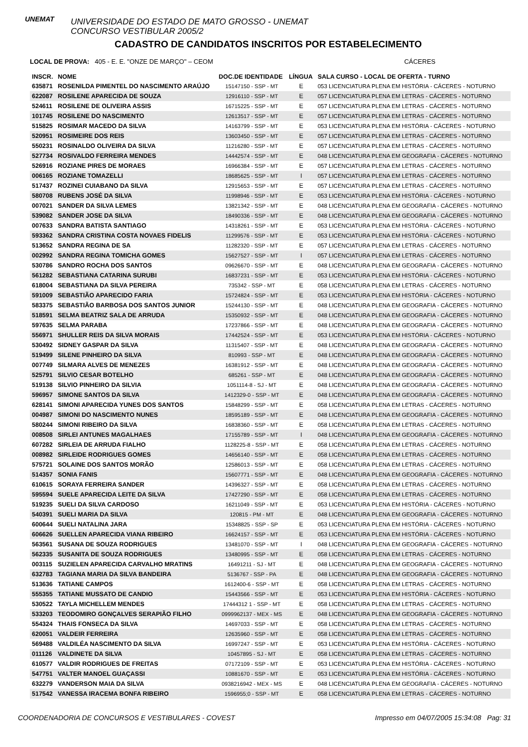UNEMAT
UNIVERSIDADE DO ESTADO DE MATO GROSSO - UNEMAT
CONCURSO VESTIBULAR 2005/2
CADASTRO DE CANDIDATOS INSCRITOS POR ESTABELECIMENTO
LOCAL DE PROVA: 405 - E. E. "ONZE DE MARÇO" – CEOM CÁCERES
| INSCR. | NOME | DOC.DE IDENTIDADE | LÍNGUA | SALA CURSO - LOCAL DE OFERTA - TURNO |
| --- | --- | --- | --- | --- |
| 635871 | ROSENILDA PIMENTEL DO NASCIMENTO ARAÚJO | 15147150 - SSP - MT | E | 053 LICENCIATURA PLENA EM HISTÓRIA - CÁCERES - NOTURNO |
| 622087 | ROSILENE APARECIDA DE SOUZA | 12916110 - SSP - MT | E | 057 LICENCIATURA PLENA EM LETRAS - CÁCERES - NOTURNO |
| 524611 | ROSILENE DE OLIVEIRA ASSIS | 16715225 - SSP - MT | E | 057 LICENCIATURA PLENA EM LETRAS - CÁCERES - NOTURNO |
| 101745 | ROSILENE DO NASCIMENTO | 12613517 - SSP - MT | E | 057 LICENCIATURA PLENA EM LETRAS - CÁCERES - NOTURNO |
| 515825 | ROSIMAR MACEDO DA SILVA | 14163799 - SSP - MT | E | 053 LICENCIATURA PLENA EM HISTÓRIA - CÁCERES - NOTURNO |
| 520951 | ROSIMEIRE DOS REIS | 13603450 - SSP - MT | E | 057 LICENCIATURA PLENA EM LETRAS - CÁCERES - NOTURNO |
| 550231 | ROSINALDO OLIVEIRA DA SILVA | 11216280 - SSP - MT | E | 057 LICENCIATURA PLENA EM LETRAS - CÁCERES - NOTURNO |
| 527734 | ROSIVALDO FERREIRA MENDES | 14442574 - SSP - MT | E | 048 LICENCIATURA PLENA EM GEOGRAFIA - CÁCERES - NOTURNO |
| 526916 | ROZIANE PIRES DE MORAES | 16966384 - SSP - MT | E | 057 LICENCIATURA PLENA EM LETRAS - CÁCERES - NOTURNO |
| 006165 | ROZIANE TOMAZELLI | 18685625 - SSP - MT | I | 057 LICENCIATURA PLENA EM LETRAS - CÁCERES - NOTURNO |
| 517437 | ROZINEI CUIABANO DA SILVA | 12915653 - SSP - MT | E | 057 LICENCIATURA PLENA EM LETRAS - CÁCERES - NOTURNO |
| 580708 | RUBENS JOSÉ DA SILVA | 11998946 - SSP - MT | E | 053 LICENCIATURA PLENA EM HISTÓRIA - CÁCERES - NOTURNO |
| 007021 | SANDER DA SILVA LEMES | 13821342 - SSP - MT | E | 048 LICENCIATURA PLENA EM GEOGRAFIA - CÁCERES - NOTURNO |
| 539082 | SANDER JOSE DA SILVA | 18490336 - SSP - MT | E | 048 LICENCIATURA PLENA EM GEOGRAFIA - CÁCERES - NOTURNO |
| 007633 | SANDRA BATISTA SANTIAGO | 14318261 - SSP - MT | E | 053 LICENCIATURA PLENA EM HISTÓRIA - CÁCERES - NOTURNO |
| 593362 | SANDRA CRISTINA COSTA NOVAES FIDELIS | 11299576 - SSP - MT | E | 053 LICENCIATURA PLENA EM HISTÓRIA - CÁCERES - NOTURNO |
| 513652 | SANDRA REGINA DE SA | 11282320 - SSP - MT | E | 057 LICENCIATURA PLENA EM LETRAS - CÁCERES - NOTURNO |
| 002992 | SANDRA REGINA TOMICHA GOMES | 15627527 - SSP - MT | I | 057 LICENCIATURA PLENA EM LETRAS - CÁCERES - NOTURNO |
| 530786 | SANDRO ROCHA DOS SANTOS | 09626670 - SSP - MT | E | 048 LICENCIATURA PLENA EM GEOGRAFIA - CÁCERES - NOTURNO |
| 561282 | SEBASTIANA CATARINA SURUBI | 16837231 - SSP - MT | E | 053 LICENCIATURA PLENA EM HISTÓRIA - CÁCERES - NOTURNO |
| 618004 | SEBASTIANA DA SILVA PEREIRA | 735342 - SSP - MT | E | 058 LICENCIATURA PLENA EM LETRAS - CÁCERES - NOTURNO |
| 591009 | SEBASTIÃO APARECIDO FARIA | 15724824 - SSP - MT | E | 053 LICENCIATURA PLENA EM HISTÓRIA - CÁCERES - NOTURNO |
| 583375 | SEBASTIÃO BARBOSA DOS SANTOS JUNIOR | 15244130 - SSP - MT | E | 048 LICENCIATURA PLENA EM GEOGRAFIA - CÁCERES - NOTURNO |
| 518591 | SELMA BEATRIZ SALA DE ARRUDA | 15350932 - SSP - MT | E | 048 LICENCIATURA PLENA EM GEOGRAFIA - CÁCERES - NOTURNO |
| 597635 | SELMA PARABA | 17237866 - SSP - MT | E | 048 LICENCIATURA PLENA EM GEOGRAFIA - CÁCERES - NOTURNO |
| 556971 | SHULLER REIS DA SILVA MORAIS | 17442524 - SSP - MT | E | 053 LICENCIATURA PLENA EM HISTÓRIA - CÁCERES - NOTURNO |
| 530492 | SIDNEY GASPAR DA SILVA | 11315407 - SSP - MT | E | 048 LICENCIATURA PLENA EM GEOGRAFIA - CÁCERES - NOTURNO |
| 519499 | SILENE PINHEIRO DA SILVA | 810993 - SSP - MT | E | 048 LICENCIATURA PLENA EM GEOGRAFIA - CÁCERES - NOTURNO |
| 007749 | SILMARA ALVES DE MENEZES | 16381912 - SSP - MT | E | 048 LICENCIATURA PLENA EM GEOGRAFIA - CÁCERES - NOTURNO |
| 525791 | SILVIO CESAR BOTELHO | 685261 - SSP - MT | E | 048 LICENCIATURA PLENA EM GEOGRAFIA - CÁCERES - NOTURNO |
| 519138 | SILVIO PINHEIRO DA SILVIA | 1051114-8 - SJ - MT | E | 048 LICENCIATURA PLENA EM GEOGRAFIA - CÁCERES - NOTURNO |
| 596957 | SIMONE SANTOS DA SILVA | 1412329-0 - SSP - MT | E | 048 LICENCIATURA PLENA EM GEOGRAFIA - CÁCERES - NOTURNO |
| 628141 | SIMONI APARECIDA YUNES DOS SANTOS | 15848299 - SSP - MT | E | 058 LICENCIATURA PLENA EM LETRAS - CÁCERES - NOTURNO |
| 004987 | SIMONI DO NASCIMENTO NUNES | 18595189 - SSP - MT | E | 048 LICENCIATURA PLENA EM GEOGRAFIA - CÁCERES - NOTURNO |
| 580244 | SIMONI RIBEIRO DA SILVA | 16838360 - SSP - MT | E | 058 LICENCIATURA PLENA EM LETRAS - CÁCERES - NOTURNO |
| 008508 | SIRLEI ANTUNES MAGALHAES | 17155789 - SSP - MT | I | 048 LICENCIATURA PLENA EM GEOGRAFIA - CÁCERES - NOTURNO |
| 607282 | SIRLEIA DE ARRUDA FIALHO | 1128225-8 - SSP - MT | E | 058 LICENCIATURA PLENA EM LETRAS - CÁCERES - NOTURNO |
| 008982 | SIRLEIDE RODRIGUES GOMES | 14656140 - SSP - MT | E | 058 LICENCIATURA PLENA EM LETRAS - CÁCERES - NOTURNO |
| 575721 | SOLAINE DOS SANTOS MORÃO | 12586013 - SSP - MT | E | 058 LICENCIATURA PLENA EM LETRAS - CÁCERES - NOTURNO |
| 514357 | SONIA FANIS | 15607771 - SSP - MT | E | 048 LICENCIATURA PLENA EM GEOGRAFIA - CÁCERES - NOTURNO |
| 610615 | SORAYA FERREIRA SANDER | 14396327 - SSP - MT | E | 058 LICENCIATURA PLENA EM LETRAS - CÁCERES - NOTURNO |
| 595594 | SUELE APARECIDA LEITE DA SILVA | 17427290 - SSP - MT | E | 058 LICENCIATURA PLENA EM LETRAS - CÁCERES - NOTURNO |
| 519235 | SUELI DA SILVA CARDOSO | 16211049 - SSP - MT | E | 053 LICENCIATURA PLENA EM HISTÓRIA - CÁCERES - NOTURNO |
| 540391 | SUELI MARIA DA SILVA | 120815 - PM - MT | E | 048 LICENCIATURA PLENA EM GEOGRAFIA - CÁCERES - NOTURNO |
| 600644 | SUELI NATALINA JARA | 15348825 - SSP - SP | E | 053 LICENCIATURA PLENA EM HISTÓRIA - CÁCERES - NOTURNO |
| 606626 | SUELLEN APARECIDA VIANA RIBEIRO | 16624157 - SSP - MT | E | 053 LICENCIATURA PLENA EM HISTÓRIA - CÁCERES - NOTURNO |
| 563561 | SUSANA DE SOUZA RODRIGUES | 13481070 - SSP - MT | I | 048 LICENCIATURA PLENA EM GEOGRAFIA - CÁCERES - NOTURNO |
| 562335 | SUSANITA DE SOUZA RODRIGUES | 13480995 - SSP - MT | E | 058 LICENCIATURA PLENA EM LETRAS - CÁCERES - NOTURNO |
| 003115 | SUZIELEN APARECIDA CARVALHO MRATINS | 16491211 - SJ - MT | E | 048 LICENCIATURA PLENA EM GEOGRAFIA - CÁCERES - NOTURNO |
| 632783 | TAGIANA MARIA DA SILVA BANDEIRA | 5136767 - SSP - PA | E | 048 LICENCIATURA PLENA EM GEOGRAFIA - CÁCERES - NOTURNO |
| 513636 | TATIANE CAMPOS | 1612400-6 - SSP - MT | E | 058 LICENCIATURA PLENA EM LETRAS - CÁCERES - NOTURNO |
| 555355 | TATIANE MUSSATO DE CANDIO | 15443566 - SSP - MT | E | 053 LICENCIATURA PLENA EM HISTÓRIA - CÁCERES - NOTURNO |
| 530522 | TAYLA MICHELLEM MENDES | 17444312 1 - SSP - MT | E | 058 LICENCIATURA PLENA EM LETRAS - CÁCERES - NOTURNO |
| 533203 | TEODOMIRO GONÇALVES SERAPIÃO FILHO | 0999962137 - MEX - MS | E | 048 LICENCIATURA PLENA EM GEOGRAFIA - CÁCERES - NOTURNO |
| 554324 | THAIS FONSECA DA SILVA | 14697033 - SSP - MT | E | 058 LICENCIATURA PLENA EM LETRAS - CÁCERES - NOTURNO |
| 620051 | VALDEIR FERREIRA | 12635960 - SSP - MT | E | 058 LICENCIATURA PLENA EM LETRAS - CÁCERES - NOTURNO |
| 569488 | VALDILÉA NASCIMENTO DA SILVA | 16997247 - SSP - MT | E | 053 LICENCIATURA PLENA EM HISTÓRIA - CÁCERES - NOTURNO |
| 011126 | VALDINETE DA SILVA | 10457895 - SJ - MT | E | 058 LICENCIATURA PLENA EM LETRAS - CÁCERES - NOTURNO |
| 610577 | VALDIR RODRIGUES DE FREITAS | 07172109 - SSP - MT | E | 053 LICENCIATURA PLENA EM HISTÓRIA - CÁCERES - NOTURNO |
| 547751 | VALTER MANOEL GUAÇASSI | 10881670 - SSP - MT | E | 053 LICENCIATURA PLENA EM HISTÓRIA - CÁCERES - NOTURNO |
| 632279 | VANDERSON MAIA DA SILVA | 0938216942 - MEX - MS | E | 048 LICENCIATURA PLENA EM GEOGRAFIA - CÁCERES - NOTURNO |
| 517542 | VANESSA IRACEMA BONFA RIBEIRO | 1596955;0 - SSP - MT | E | 058 LICENCIATURA PLENA EM LETRAS - CÁCERES - NOTURNO |
COORDENADORIA DE CONCURSOS E VESTIBULARES - COVEST Impresso em 04/07/2005 15:34:08 Pag: 31